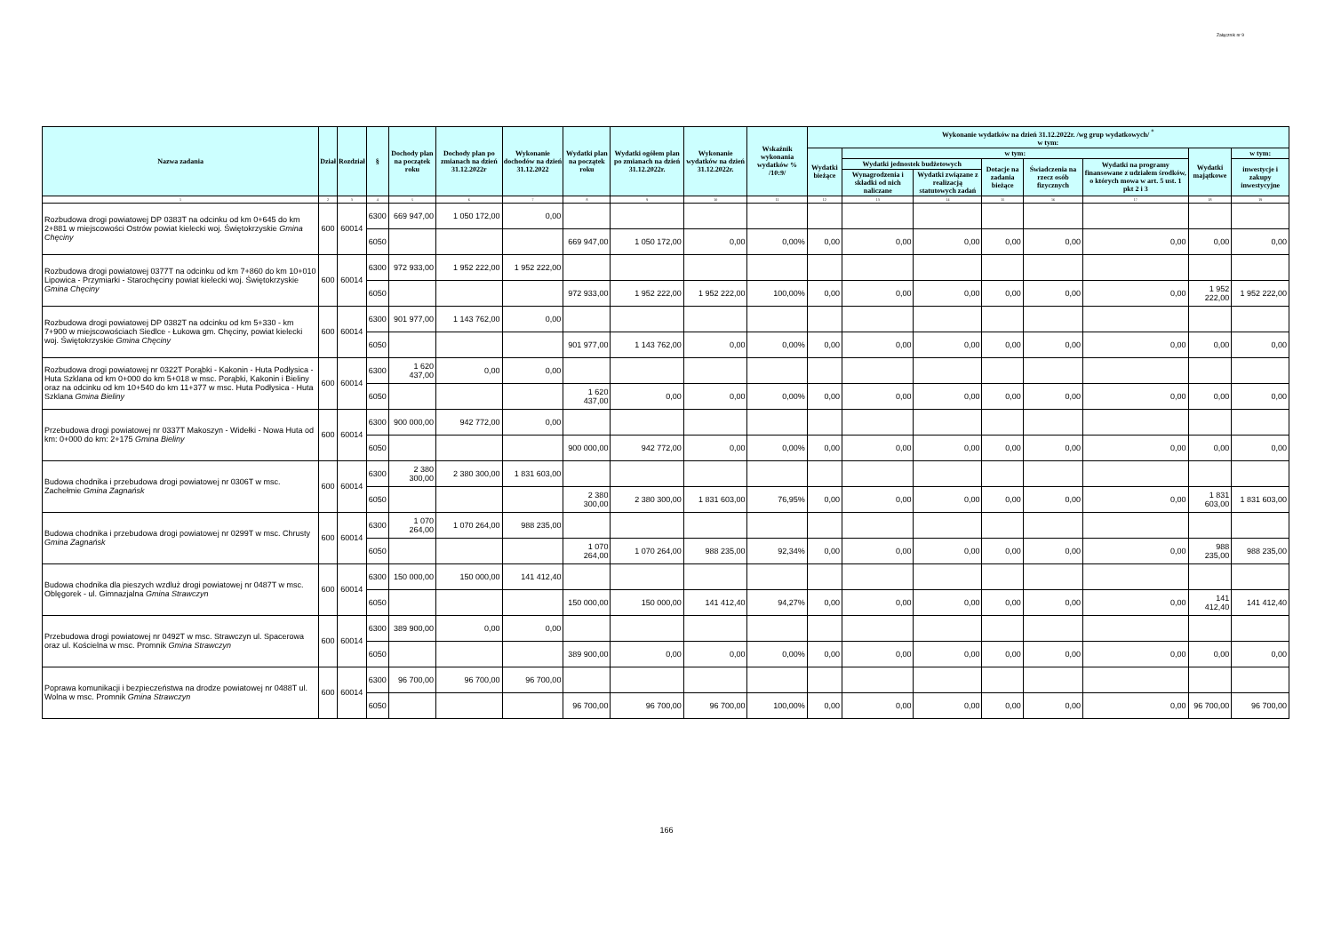Załącznik nr 9
| Nazwa zadania | Dział | Rozdział | § | Dochody plan na początek roku | Dochody plan po zmianach na dzień 31.12.2022r | Wykonanie dochodów na dzień 31.12.2022 | Wydatki plan na początek roku | Wydatki ogółem plan po zmianach na dzień 31.12.2022r. | Wykonanie wydatków na dzień 31.12.2022r. | Wskaźnik wykonania wydatków % /10:9/ | Wykonanie wydatków na dzień 31.12.2022r. /wg grup wydatkowych/ <sup>*</sup> w tym: | | | | | | | |
| --- | --- | --- | --- | --- | --- | --- | --- | --- | --- | --- | --- | --- | --- | --- | --- | --- | --- | --- |
| | | | | | | | | | | | Wydatki bieżące | w tym: | | | | | Wydatki majątkowe | w tym: |
| | | | | | | | | | | | | Wydatki jednostek budżetowych | | Dotacje na zadania bieżące | Świadczenia na rzecz osób fizycznych | Wydatki na programy finansowane z udziałem środków, o których mowa w art. 5 ust. 1 pkt 2 i 3 | | inwestycje i zakupy inwestycyjne |
| | | | | | | | | | | | | Wynagrodzenia i składki od nich naliczane | Wydatki związane z realizacją statutowych zadań | | | | | |
| 1 | 2 | 3 | 4 | 5 | 6 | 7 | 8 | 9 | 10 | 11 | 12 | 13 | 14 | 15 | 16 | 17 | 18 | 19 |
| Rozbudowa drogi powiatowej DP 0383T na odcinku od km 0+645 do km 2+881 w miejscowości Ostrów powiat kielecki woj. Świętokrzyskie Gmina Chęciny | 600 | 60014 | 6300 | 669 947,00 | 1 050 172,00 | 0,00 | | | | | | | | | | | | |
| | | | 6050 | | | | 669 947,00 | 1 050 172,00 | 0,00 | 0,00% | 0,00 | 0,00 | 0,00 | 0,00 | 0,00 | 0,00 | 0,00 | 0,00 |
| Rozbudowa drogi powiatowej 0377T na odcinku od km 7+860 do km 10+010 Lipowica - Przymiarki - Starochęciny powiat kielecki woj. Świętokrzyskie Gmina Chęciny | 600 | 60014 | 6300 | 972 933,00 | 1 952 222,00 | 1 952 222,00 | | | | | | | | | | | | |
| | | | 6050 | | | | 972 933,00 | 1 952 222,00 | 1 952 222,00 | 100,00% | 0,00 | 0,00 | 0,00 | 0,00 | 0,00 | 0,00 | 1 952 222,00 | 1 952 222,00 |
| Rozbudowa drogi powiatowej DP 0382T na odcinku od km 5+330 - km 7+900 w miejscowościach Siedlce - Łukowa gm. Chęciny, powiat kielecki woj. Świętokrzyskie Gmina Chęciny | 600 | 60014 | 6300 | 901 977,00 | 1 143 762,00 | 0,00 | | | | | | | | | | | | |
| | | | 6050 | | | | 901 977,00 | 1 143 762,00 | 0,00 | 0,00% | 0,00 | 0,00 | 0,00 | 0,00 | 0,00 | 0,00 | 0,00 | 0,00 |
| Rozbudowa drogi powiatowej nr 0322T Porąbki - Kakonin - Huta Podłysica - Huta Szklana od km 0+000 do km 5+018 w msc. Porąbki, Kakonin i Bieliny oraz na odcinku od km 10+540 do km 11+377 w msc. Huta Podłysica - Huta Szklana Gmina Bieliny | 600 | 60014 | 6300 | 1 620 437,00 | 0,00 | 0,00 | | | | | | | | | | | | |
| | | | 6050 | | | | 1 620 437,00 | 0,00 | 0,00 | 0,00% | 0,00 | 0,00 | 0,00 | 0,00 | 0,00 | 0,00 | 0,00 | 0,00 |
| Przebudowa drogi powiatowej nr 0337T Makoszyn - Widełki - Nowa Huta od km: 0+000 do km: 2+175 Gmina Bieliny | 600 | 60014 | 6300 | 900 000,00 | 942 772,00 | 0,00 | | | | | | | | | | | | |
| | | | 6050 | | | | 900 000,00 | 942 772,00 | 0,00 | 0,00% | 0,00 | 0,00 | 0,00 | 0,00 | 0,00 | 0,00 | 0,00 | 0,00 |
| Budowa chodnika i przebudowa drogi powiatowej nr 0306T w msc. Zachełmie Gmina Zagnańsk | 600 | 60014 | 6300 | 2 380 300,00 | 2 380 300,00 | 1 831 603,00 | | | | | | | | | | | | |
| | | | 6050 | | | | 2 380 300,00 | 2 380 300,00 | 1 831 603,00 | 76,95% | 0,00 | 0,00 | 0,00 | 0,00 | 0,00 | 0,00 | 1 831 603,00 | 1 831 603,00 |
| Budowa chodnika i przebudowa drogi powiatowej nr 0299T w msc. Chrusty Gmina Zagnańsk | 600 | 60014 | 6300 | 1 070 264,00 | 1 070 264,00 | 988 235,00 | | | | | | | | | | | | |
| | | | 6050 | | | | 1 070 264,00 | 1 070 264,00 | 988 235,00 | 92,34% | 0,00 | 0,00 | 0,00 | 0,00 | 0,00 | 0,00 | 988 235,00 | 988 235,00 |
| Budowa chodnika dla pieszych wzdluż drogi powiatowej nr 0487T w msc. Oblęgorek - ul. Gimnazjalna Gmina Strawczyn | 600 | 60014 | 6300 | 150 000,00 | 150 000,00 | 141 412,40 | | | | | | | | | | | | |
| | | | 6050 | | | | 150 000,00 | 150 000,00 | 141 412,40 | 94,27% | 0,00 | 0,00 | 0,00 | 0,00 | 0,00 | 0,00 | 141 412,40 | 141 412,40 |
| Przebudowa drogi powiatowej nr 0492T w msc. Strawczyn ul. Spacerowa oraz ul. Kościelna w msc. Promnik Gmina Strawczyn | 600 | 60014 | 6300 | 389 900,00 | 0,00 | 0,00 | | | | | | | | | | | | |
| | | | 6050 | | | | 389 900,00 | 0,00 | 0,00 | 0,00% | 0,00 | 0,00 | 0,00 | 0,00 | 0,00 | 0,00 | 0,00 | 0,00 |
| Poprawa komunikacji i bezpieczeństwa na drodze powiatowej nr 0488T ul. Wolna w msc. Promnik Gmina Strawczyn | 600 | 60014 | 6300 | 96 700,00 | 96 700,00 | 96 700,00 | | | | | | | | | | | | |
| | | | 6050 | | | | 96 700,00 | 96 700,00 | 96 700,00 | 100,00% | 0,00 | 0,00 | 0,00 | 0,00 | 0,00 | 0,00 | 96 700,00 | 96 700,00 |
166